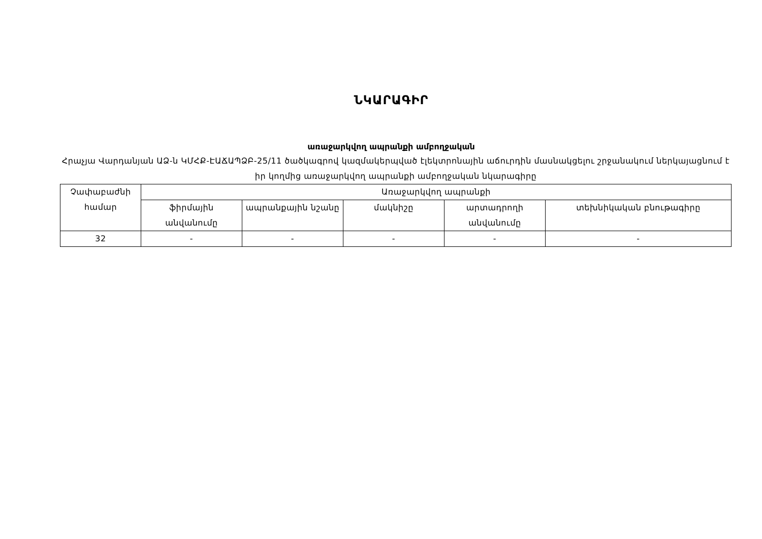ՆԿԱՐԱԳԻՐ
առաջարկվող ապրանքի ամբողջական
Հրաչյա Վարդանյան ԱՁ-ն ԿՄՀՔ-ԷԱՃԱՊՁԲ-25/11 ծածկագրով կազմակերպված էլեկտրոնային աճուրդին մասնակցելու շրջանակում ներկայացնում է իր կողմից առաջարկվող ապրանքի ամբողջական նկարագիրը
| Չափաբաժնի համար | Առաջարկվող ապրանքի | | | | |
| --- | --- | --- | --- | --- | --- |
| | ֆիրմային անվանումը | ապրանքային նշանը | մակնիշը | արտադրողի անվանումը | տեխնիկական բնութագիրը |
| 32 | - | - | - | - | - |